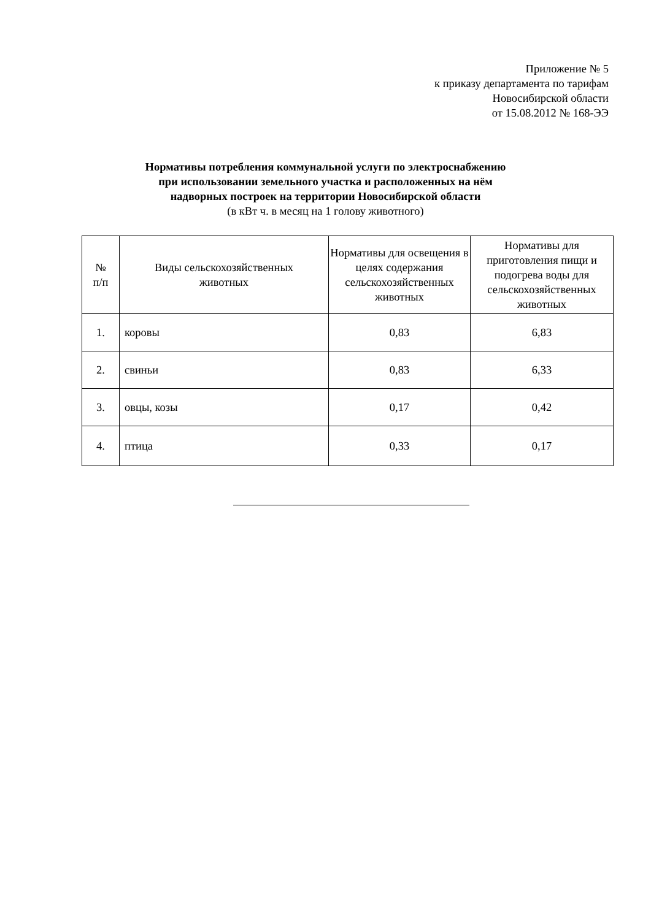Приложение № 5
к приказу департамента по тарифам
Новосибирской области
от 15.08.2012 № 168-ЭЭ
Нормативы потребления коммунальной услуги по электроснабжению
при использовании земельного участка и расположенных на нём
надворных построек на территории Новосибирской области
(в кВт ч. в месяц на 1 голову животного)
| № п/п | Виды сельскохозяйственных животных | Нормативы для освещения в целях содержания сельскохозяйственных животных | Нормативы для приготовления пищи и подогрева воды для сельскохозяйственных животных |
| --- | --- | --- | --- |
| 1. | коровы | 0,83 | 6,83 |
| 2. | свиньи | 0,83 | 6,33 |
| 3. | овцы, козы | 0,17 | 0,42 |
| 4. | птица | 0,33 | 0,17 |